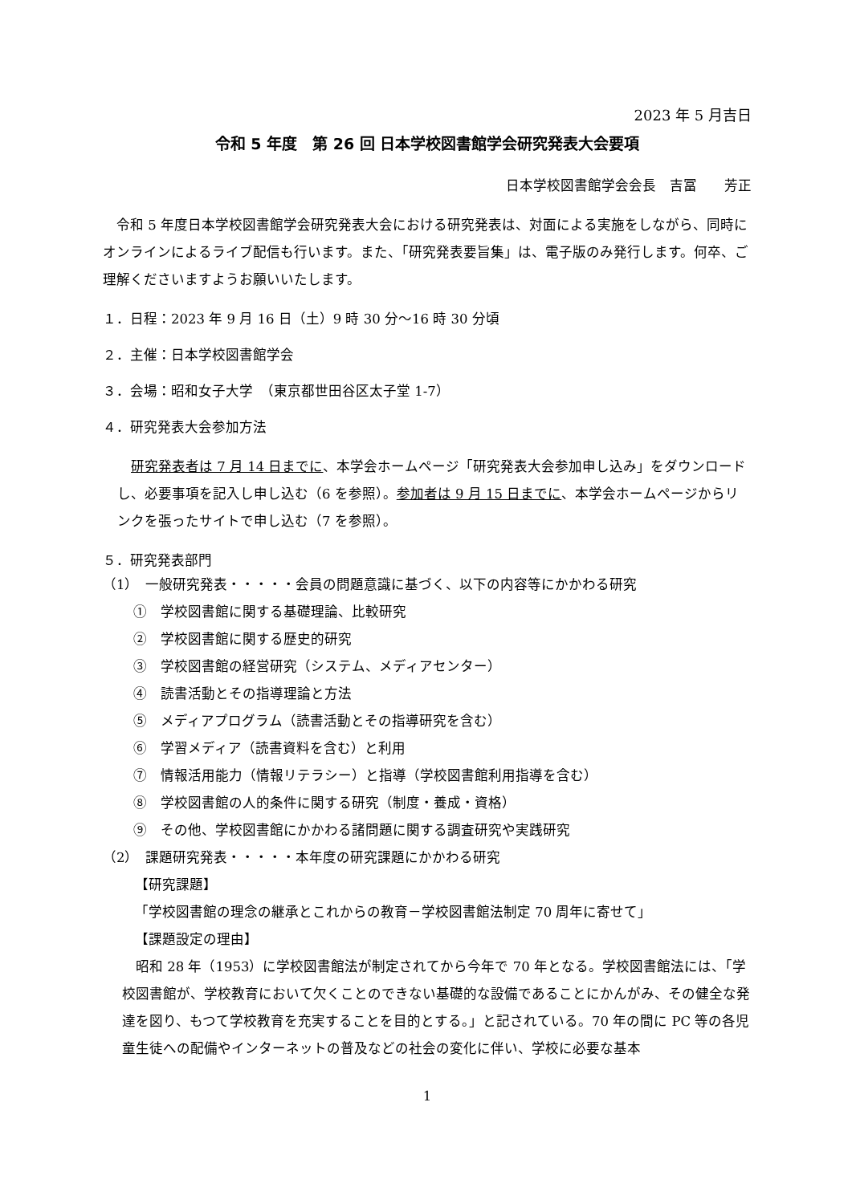2023 年 5 月吉日
令和 5 年度　第 26 回 日本学校図書館学会研究発表大会要項
日本学校図書館学会会長　吉冨　　芳正
　令和 5 年度日本学校図書館学会研究発表大会における研究発表は、対面による実施をしながら、同時にオンラインによるライブ配信も行います。また、「研究発表要旨集」は、電子版のみ発行します。何卒、ご理解くださいますようお願いいたします。
１．日程：2023 年 9 月 16 日（土）9 時 30 分～16 時 30 分頃
２．主催：日本学校図書館学会
３．会場：昭和女子大学　（東京都世田谷区太子堂 1-7）
４．研究発表大会参加方法
　研究発表者は 7 月 14 日までに、本学会ホームページ「研究発表大会参加申し込み」をダウンロードし、必要事項を記入し申し込む（6 を参照）。参加者は 9 月 15 日までに、本学会ホームページからリンクを張ったサイトで申し込む（7 を参照）。
５．研究発表部門
（1）　一般研究発表・・・・・会員の問題意識に基づく、以下の内容等にかかわる研究
①　学校図書館に関する基礎理論、比較研究
②　学校図書館に関する歴史的研究
③　学校図書館の経営研究（システム、メディアセンター）
④　読書活動とその指導理論と方法
⑤　メディアプログラム（読書活動とその指導研究を含む）
⑥　学習メディア（読書資料を含む）と利用
⑦　情報活用能力（情報リテラシー）と指導（学校図書館利用指導を含む）
⑧　学校図書館の人的条件に関する研究（制度・養成・資格）
⑨　その他、学校図書館にかかわる諸問題に関する調査研究や実践研究
（2）　課題研究発表・・・・・本年度の研究課題にかかわる研究
【研究課題】
「学校図書館の理念の継承とこれからの教育－学校図書館法制定 70 周年に寄せて」
【課題設定の理由】
　昭和 28 年（1953）に学校図書館法が制定されてから今年で 70 年となる。学校図書館法には、「学校図書館が、学校教育において欠くことのできない基礎的な設備であることにかんがみ、その健全な発達を図り、もつて学校教育を充実することを目的とする。」と記されている。70 年の間に PC 等の各児童生徒への配備やインターネットの普及などの社会の変化に伴い、学校に必要な基本
1